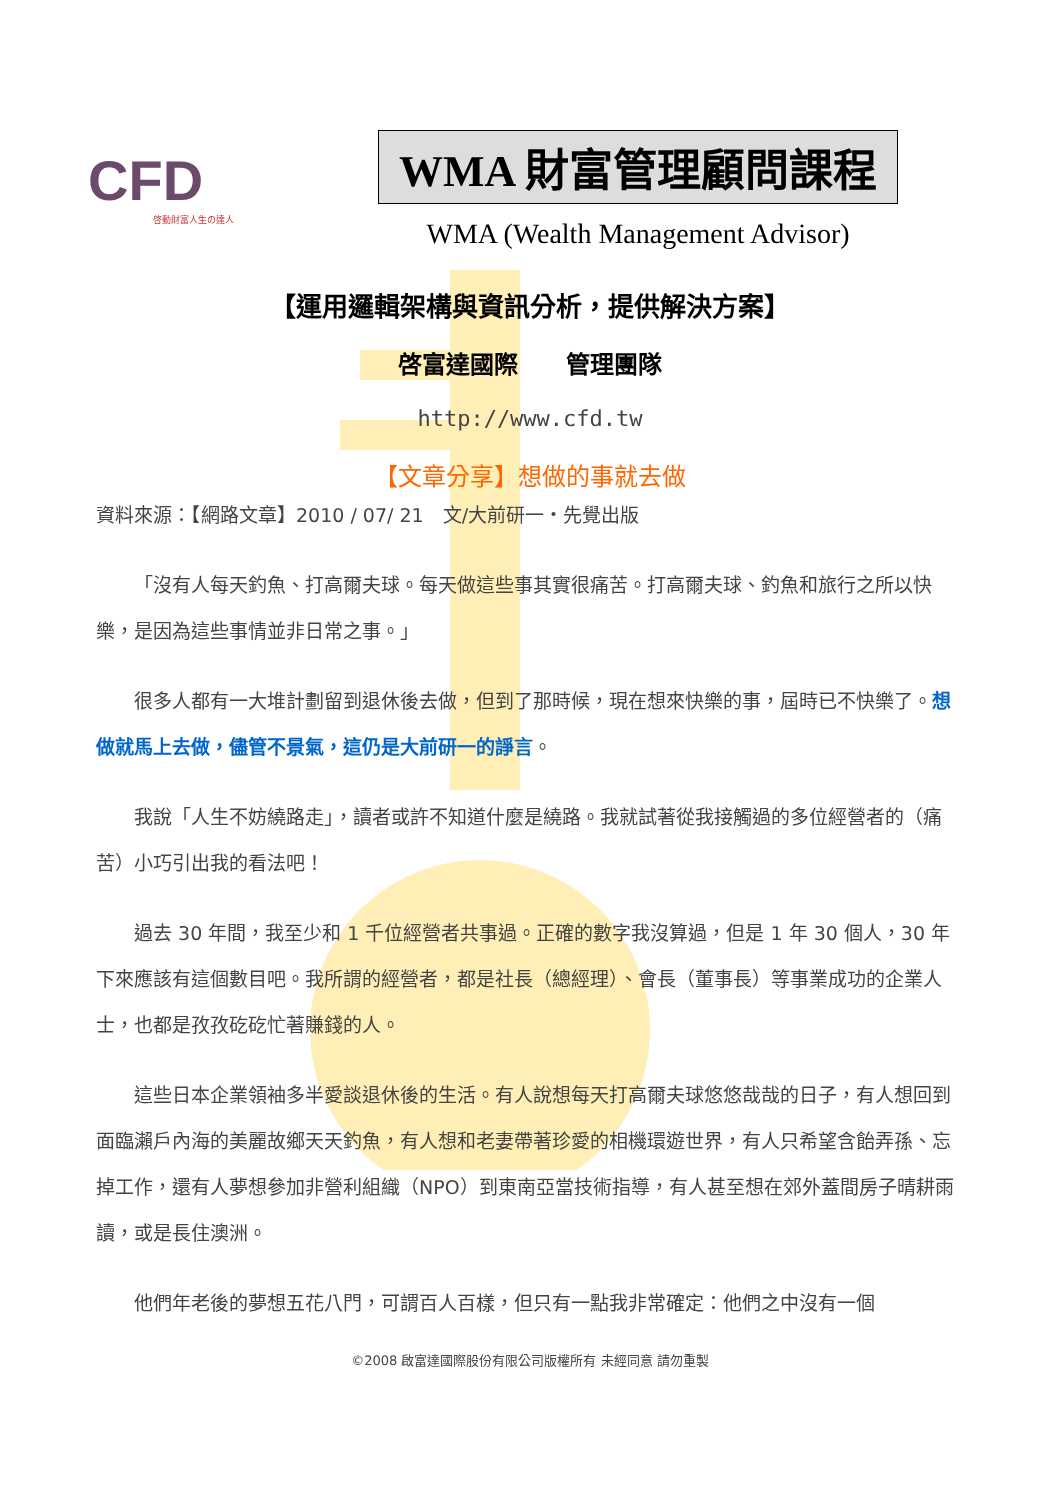CFD
啓動財富人生の達人
WMA 財富管理顧問課程
WMA (Wealth Management Advisor)
【運用邏輯架構與資訊分析，提供解決方案】
啓富達國際　　管理團隊
http://www.cfd.tw
【文章分享】想做的事就去做
資料來源：【網路文章】2010 / 07/ 21　文/大前研一・先覺出版
「沒有人每天釣魚、打高爾夫球。每天做這些事其實很痛苦。打高爾夫球、釣魚和旅行之所以快樂，是因為這些事情並非日常之事。」
很多人都有一大堆計劃留到退休後去做，但到了那時候，現在想來快樂的事，屆時已不快樂了。想做就馬上去做，儘管不景氣，這仍是大前研一的諍言。
我說「人生不妨繞路走」，讀者或許不知道什麼是繞路。我就試著從我接觸過的多位經營者的（痛苦）小巧引出我的看法吧！
過去 30 年間，我至少和 1 千位經營者共事過。正確的數字我沒算過，但是 1 年 30 個人，30 年下來應該有這個數目吧。我所謂的經營者，都是社長（總經理）、會長（董事長）等事業成功的企業人士，也都是孜孜矻矻忙著賺錢的人。
這些日本企業領袖多半愛談退休後的生活。有人說想每天打高爾夫球悠悠哉哉的日子，有人想回到面臨瀨戶內海的美麗故鄉天天釣魚，有人想和老妻帶著珍愛的相機環遊世界，有人只希望含飴弄孫、忘掉工作，還有人夢想參加非營利組織（NPO）到東南亞當技術指導，有人甚至想在郊外蓋間房子晴耕雨讀，或是長住澳洲。
他們年老後的夢想五花八門，可謂百人百樣，但只有一點我非常確定：他們之中沒有一個
©2008 啟富達國際股份有限公司版權所有 未經同意 請勿重製